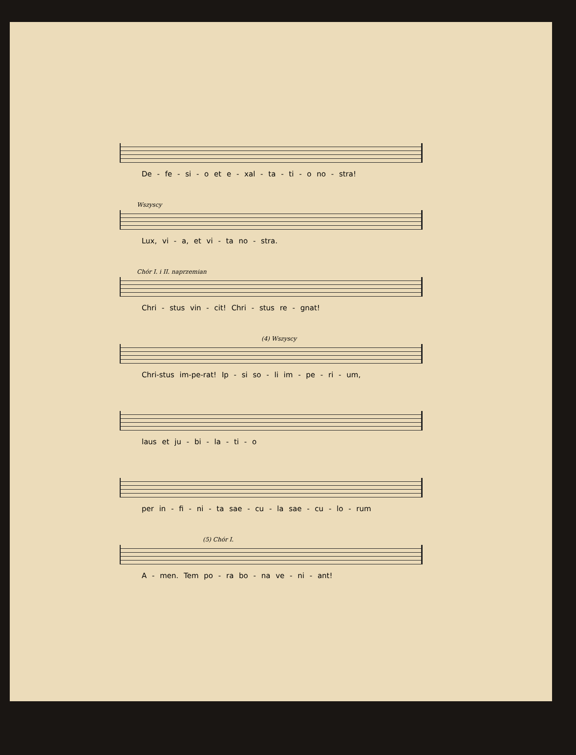De - fe - si - o et e - xal - ta - ti - o no - stra!
Wszyscy
Lux, vi - a, et vi - ta no - stra.
Chór I. i II. naprzemian
Chri - stus vin - cit! Chri - stus re - gnat!
(4) Wszyscy
Chri-stus im-pe-rat! Ip - si so - li im - pe - ri - um,
laus et ju - bi - la - ti - o
per in - fi - ni - ta sae - cu - la sae - cu - lo - rum
(5) Chór I.
A - men. Tem po - ra bo - na ve - ni - ant!